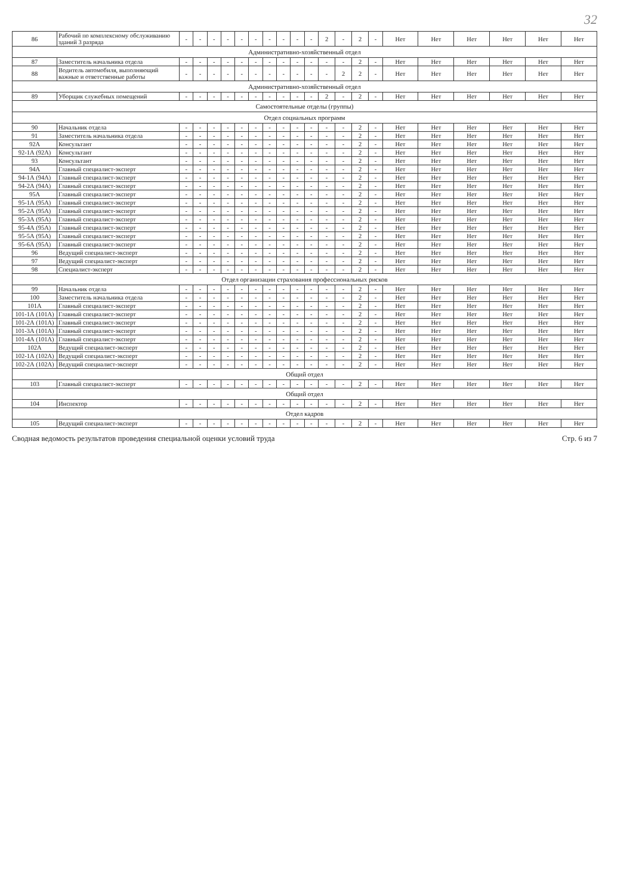32
| 86 | Рабочий по комплексному обслуживанию зданий 3 разряда | - | - | - | - | - | - | - | - | - | - | 2 | - | 2 | - | Нет | Нет | Нет | Нет | Нет | Нет |
| Административно-хозяйственный отдел | | | | | | | | | | | | | | | | | | | | | |
| 87 | Заместитель начальника отдела | - | - | - | - | - | - | - | - | - | - | - | - | 2 | - | Нет | Нет | Нет | Нет | Нет | Нет |
| 88 | Водитель автомобиля, выполняющий важные и ответственные работы | - | - | - | - | - | - | - | - | - | - | - | 2 | 2 | - | Нет | Нет | Нет | Нет | Нет | Нет |
| Административно-хозяйственный отдел | | | | | | | | | | | | | | | | | | | | | |
| 89 | Уборщик служебных помещений | - | - | - | - | - | - | - | - | - | - | 2 | - | 2 | - | Нет | Нет | Нет | Нет | Нет | Нет |
| Самостоятельные отделы (группы) | | | | | | | | | | | | | | | | | | | | | |
| Отдел социальных программ | | | | | | | | | | | | | | | | | | | | | |
| 90 | Начальник отдела | - | - | - | - | - | - | - | - | - | - | - | - | 2 | - | Нет | Нет | Нет | Нет | Нет | Нет |
| 91 | Заместитель начальника отдела | - | - | - | - | - | - | - | - | - | - | - | - | 2 | - | Нет | Нет | Нет | Нет | Нет | Нет |
| 92А | Консультант | - | - | - | - | - | - | - | - | - | - | - | - | 2 | - | Нет | Нет | Нет | Нет | Нет | Нет |
| 92-1А (92А) | Консультант | - | - | - | - | - | - | - | - | - | - | - | - | 2 | - | Нет | Нет | Нет | Нет | Нет | Нет |
| 93 | Консультант | - | - | - | - | - | - | - | - | - | - | - | - | 2 | - | Нет | Нет | Нет | Нет | Нет | Нет |
| 94А | Главный специалист-эксперт | - | - | - | - | - | - | - | - | - | - | - | - | 2 | - | Нет | Нет | Нет | Нет | Нет | Нет |
| 94-1А (94А) | Главный специалист-эксперт | - | - | - | - | - | - | - | - | - | - | - | - | 2 | - | Нет | Нет | Нет | Нет | Нет | Нет |
| 94-2А (94А) | Главный специалист-эксперт | - | - | - | - | - | - | - | - | - | - | - | - | 2 | - | Нет | Нет | Нет | Нет | Нет | Нет |
| 95А | Главный специалист-эксперт | - | - | - | - | - | - | - | - | - | - | - | - | 2 | - | Нет | Нет | Нет | Нет | Нет | Нет |
| 95-1А (95А) | Главный специалист-эксперт | - | - | - | - | - | - | - | - | - | - | - | - | 2 | - | Нет | Нет | Нет | Нет | Нет | Нет |
| 95-2А (95А) | Главный специалист-эксперт | - | - | - | - | - | - | - | - | - | - | - | - | 2 | - | Нет | Нет | Нет | Нет | Нет | Нет |
| 95-3А (95А) | Главный специалист-эксперт | - | - | - | - | - | - | - | - | - | - | - | - | 2 | - | Нет | Нет | Нет | Нет | Нет | Нет |
| 95-4А (95А) | Главный специалист-эксперт | - | - | - | - | - | - | - | - | - | - | - | - | 2 | - | Нет | Нет | Нет | Нет | Нет | Нет |
| 95-5А (95А) | Главный специалист-эксперт | - | - | - | - | - | - | - | - | - | - | - | - | 2 | - | Нет | Нет | Нет | Нет | Нет | Нет |
| 95-6А (95А) | Главный специалист-эксперт | - | - | - | - | - | - | - | - | - | - | - | - | 2 | - | Нет | Нет | Нет | Нет | Нет | Нет |
| 96 | Ведущий специалист-эксперт | - | - | - | - | - | - | - | - | - | - | - | - | 2 | - | Нет | Нет | Нет | Нет | Нет | Нет |
| 97 | Ведущий специалист-эксперт | - | - | - | - | - | - | - | - | - | - | - | - | 2 | - | Нет | Нет | Нет | Нет | Нет | Нет |
| 98 | Специалист-эксперт | - | - | - | - | - | - | - | - | - | - | - | - | 2 | - | Нет | Нет | Нет | Нет | Нет | Нет |
| Отдел организации страхования профессиональных рисков | | | | | | | | | | | | | | | | | | | | | |
| 99 | Начальник отдела | - | - | - | - | - | - | - | - | - | - | - | - | 2 | - | Нет | Нет | Нет | Нет | Нет | Нет |
| 100 | Заместитель начальника отдела | - | - | - | - | - | - | - | - | - | - | - | - | 2 | - | Нет | Нет | Нет | Нет | Нет | Нет |
| 101А | Главный специалист-эксперт | - | - | - | - | - | - | - | - | - | - | - | - | 2 | - | Нет | Нет | Нет | Нет | Нет | Нет |
| 101-1А (101А) | Главный специалист-эксперт | - | - | - | - | - | - | - | - | - | - | - | - | 2 | - | Нет | Нет | Нет | Нет | Нет | Нет |
| 101-2А (101А) | Главный специалист-эксперт | - | - | - | - | - | - | - | - | - | - | - | - | 2 | - | Нет | Нет | Нет | Нет | Нет | Нет |
| 101-3А (101А) | Главный специалист-эксперт | - | - | - | - | - | - | - | - | - | - | - | - | 2 | - | Нет | Нет | Нет | Нет | Нет | Нет |
| 101-4А (101А) | Главный специалист-эксперт | - | - | - | - | - | - | - | - | - | - | - | - | 2 | - | Нет | Нет | Нет | Нет | Нет | Нет |
| 102А | Ведущий специалист-эксперт | - | - | - | - | - | - | - | - | - | - | - | - | 2 | - | Нет | Нет | Нет | Нет | Нет | Нет |
| 102-1А (102А) | Ведущий специалист-эксперт | - | - | - | - | - | - | - | - | - | - | - | - | 2 | - | Нет | Нет | Нет | Нет | Нет | Нет |
| 102-2А (102А) | Ведущий специалист-эксперт | - | - | - | - | - | - | - | - | - | - | - | - | 2 | - | Нет | Нет | Нет | Нет | Нет | Нет |
| Общий отдел | | | | | | | | | | | | | | | | | | | | | |
| 103 | Главный специалист-эксперт | - | - | - | - | - | - | - | - | - | - | - | - | 2 | - | Нет | Нет | Нет | Нет | Нет | Нет |
| Общий отдел | | | | | | | | | | | | | | | | | | | | | |
| 104 | Инспектор | - | - | - | - | - | - | - | - | - | - | - | - | 2 | - | Нет | Нет | Нет | Нет | Нет | Нет |
| Отдел кадров | | | | | | | | | | | | | | | | | | | | | |
| 105 | Ведущий специалист-эксперт | - | - | - | - | - | - | - | - | - | - | - | - | 2 | - | Нет | Нет | Нет | Нет | Нет | Нет |
Сводная ведомость результатов проведения специальной оценки условий труда Стр. 6 из 7